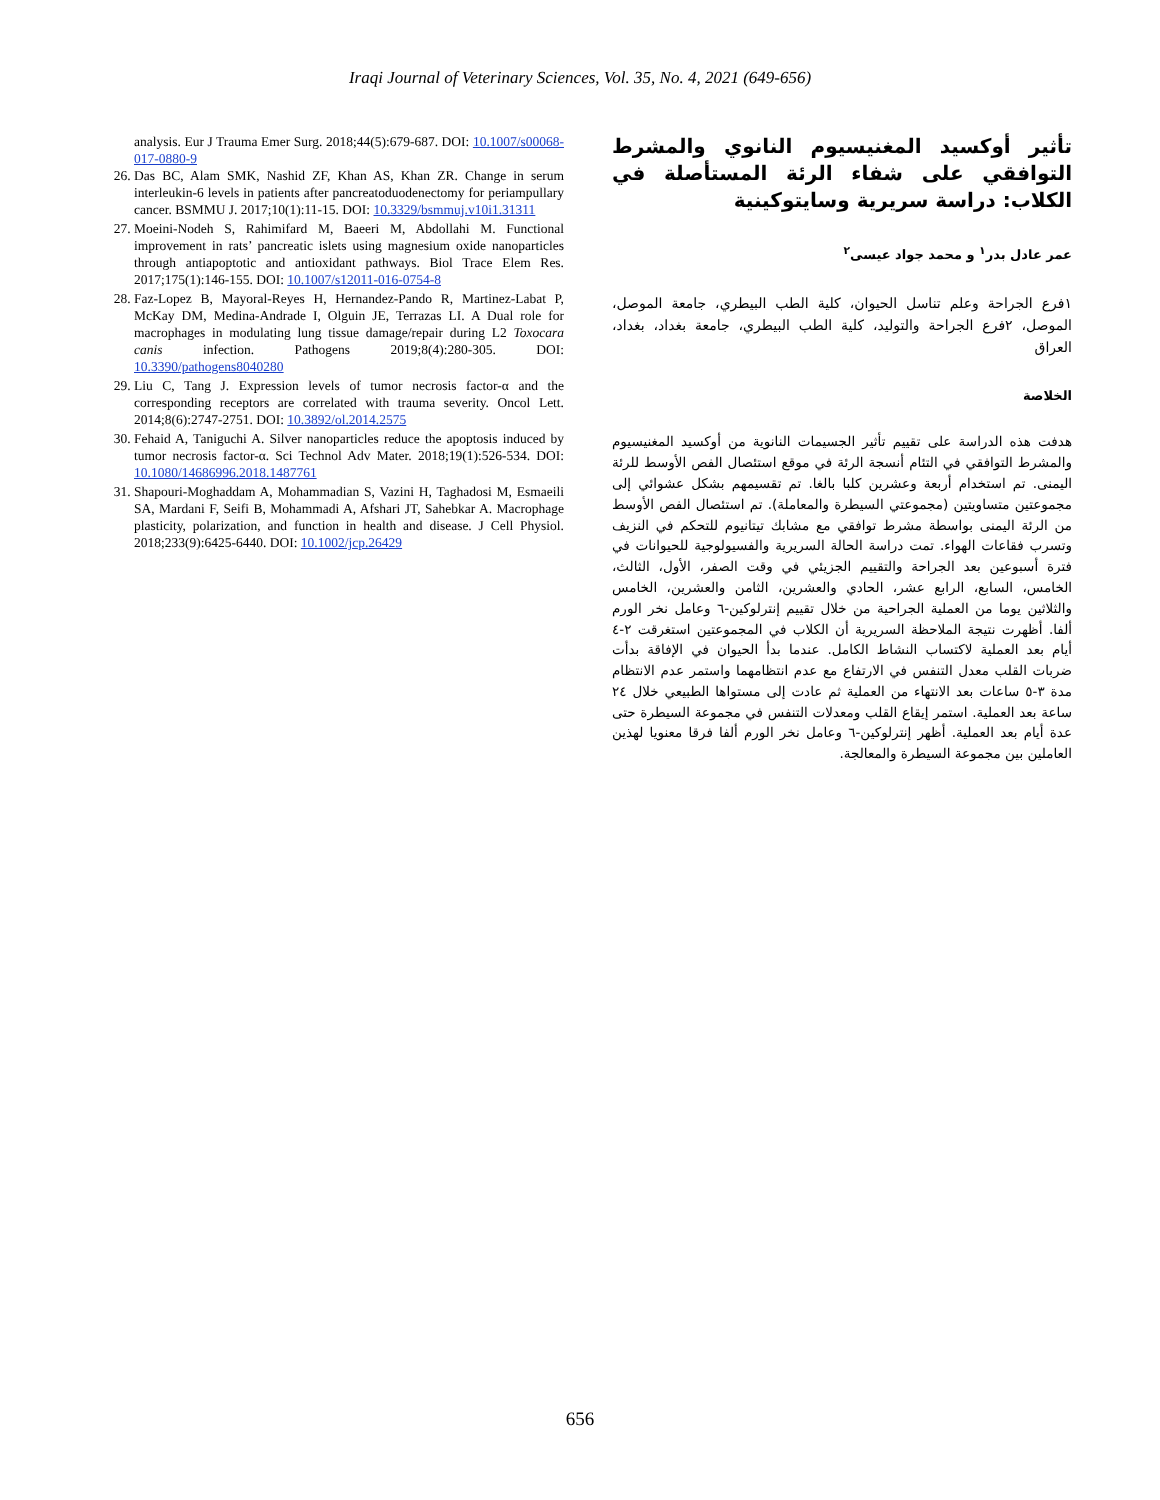Iraqi Journal of Veterinary Sciences, Vol. 35, No. 4, 2021 (649-656)
analysis. Eur J Trauma Emer Surg. 2018;44(5):679-687. DOI: 10.1007/s00068-017-0880-9
26. Das BC, Alam SMK, Nashid ZF, Khan AS, Khan ZR. Change in serum interleukin-6 levels in patients after pancreatoduodenectomy for periampullary cancer. BSMMU J. 2017;10(1):11-15. DOI: 10.3329/bsmmuj.v10i1.31311
27. Moeini-Nodeh S, Rahimifard M, Baeeri M, Abdollahi M. Functional improvement in rats’ pancreatic islets using magnesium oxide nanoparticles through antiapoptotic and antioxidant pathways. Biol Trace Elem Res. 2017;175(1):146-155. DOI: 10.1007/s12011-016-0754-8
28. Faz-Lopez B, Mayoral-Reyes H, Hernandez-Pando R, Martinez-Labat P, McKay DM, Medina-Andrade I, Olguin JE, Terrazas LI. A Dual role for macrophages in modulating lung tissue damage/repair during L2 Toxocara canis infection. Pathogens 2019;8(4):280-305. DOI: 10.3390/pathogens8040280
29. Liu C, Tang J. Expression levels of tumor necrosis factor-α and the corresponding receptors are correlated with trauma severity. Oncol Lett. 2014;8(6):2747-2751. DOI: 10.3892/ol.2014.2575
30. Fehaid A, Taniguchi A. Silver nanoparticles reduce the apoptosis induced by tumor necrosis factor-α. Sci Technol Adv Mater. 2018;19(1):526-534. DOI: 10.1080/14686996.2018.1487761
31. Shapouri-Moghaddam A, Mohammadian S, Vazini H, Taghadosi M, Esmaeili SA, Mardani F, Seifi B, Mohammadi A, Afshari JT, Sahebkar A. Macrophage plasticity, polarization, and function in health and disease. J Cell Physiol. 2018;233(9):6425-6440. DOI: 10.1002/jcp.26429
تأثير أوكسيد المغنيسيوم النانوي والمشرط التوافقي على شفاء الرئة المستأصلة في الكلاب: دراسة سريرية وسايتوكينية
عمر عادل بدر<sup>١</sup> و محمد جواد عيسى<sup>٢</sup>
١فرع الجراحة وعلم تناسل الحيوان، كلية الطب البيطري، جامعة الموصل، الموصل، ٢فرع الجراحة والتوليد، كلية الطب البيطري، جامعة بغداد، بغداد، العراق
الخلاصة
هدفت هذه الدراسة على تقييم تأثير الجسيمات النانوية من أوكسيد المغنيسيوم والمشرط التوافقي في التئام أنسجة الرئة في موقع استئصال الفص الأوسط للرئة اليمنى. تم استخدام أربعة وعشرين كلبا بالغا. تم تقسيمهم بشكل عشوائي إلى مجموعتين متساويتين (مجموعتي السيطرة والمعاملة). تم استئصال الفص الأوسط من الرئة اليمنى بواسطة مشرط توافقي مع مشابك تيتانيوم للتحكم في النزيف وتسرب فقاعات الهواء. تمت دراسة الحالة السريرية والفسيولوجية للحيوانات في فترة أسبوعين بعد الجراحة والتقييم الجزيئي في وقت الصفر، الأول، الثالث، الخامس، السابع، الرابع عشر، الحادي والعشرين، الثامن والعشرين، الخامس والثلاثين يوما من العملية الجراحية من خلال تقييم إنترلوكين-٦ وعامل نخر الورم ألفا. أظهرت نتيجة الملاحظة السريرية أن الكلاب في المجموعتين استغرقت ٢-٤ أيام بعد العملية لاكتساب النشاط الكامل. عندما بدأ الحيوان في الإفاقة بدأت ضربات القلب معدل التنفس في الارتفاع مع عدم انتظامهما واستمر عدم الانتظام مدة ٣-٥ ساعات بعد الانتهاء من العملية ثم عادت إلى مستواها الطبيعي خلال ٢٤ ساعة بعد العملية. استمر إيقاع القلب ومعدلات التنفس في مجموعة السيطرة حتى عدة أيام بعد العملية. أظهر إنترلوكين-٦ وعامل نخر الورم ألفا فرقا معنويا لهذين العاملين بين مجموعة السيطرة والمعالجة.
656